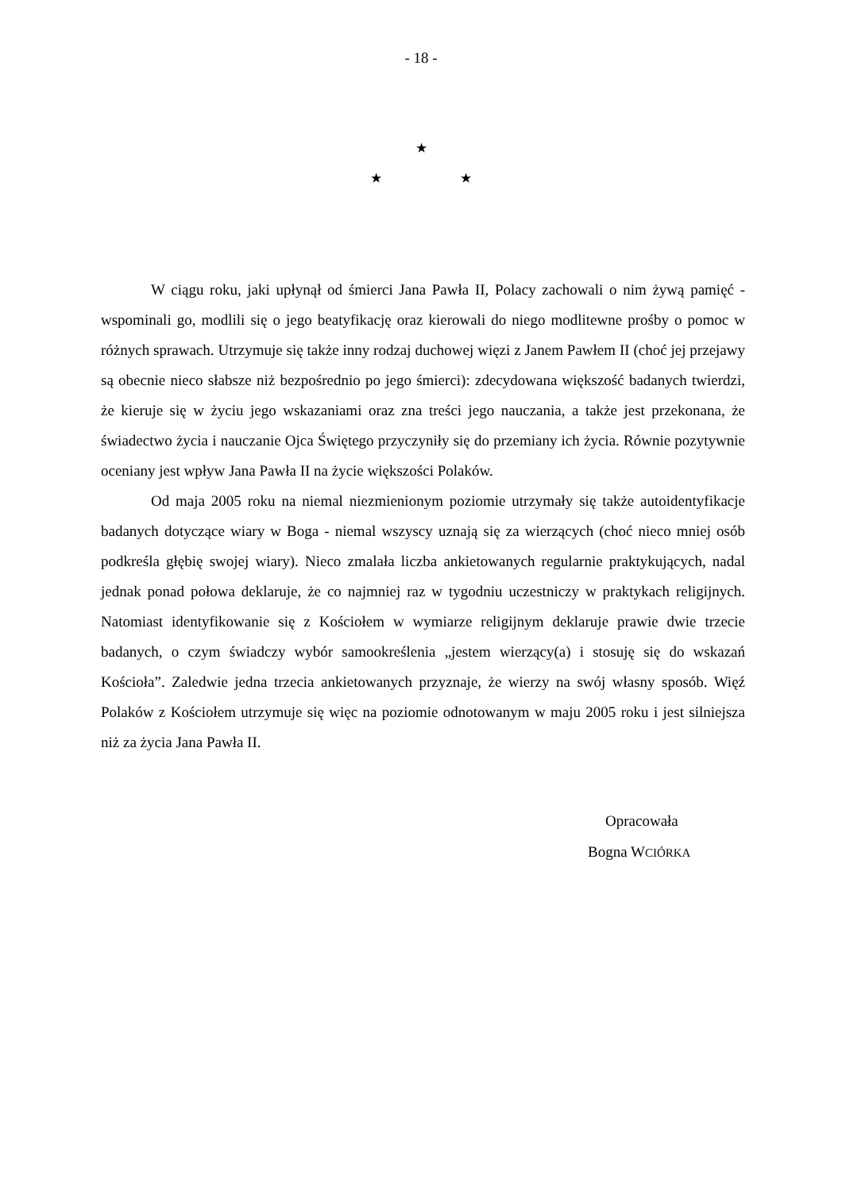- 18 -
★
★ ★
W ciągu roku, jaki upłynął od śmierci Jana Pawła II, Polacy zachowali o nim żywą pamięć - wspominali go, modlili się o jego beatyfikację oraz kierowali do niego modlitewne prośby o pomoc w różnych sprawach. Utrzymuje się także inny rodzaj duchowej więzi z Janem Pawłem II (choć jej przejawy są obecnie nieco słabsze niż bezpośrednio po jego śmierci): zdecydowana większość badanych twierdzi, że kieruje się w życiu jego wskazaniami oraz zna treści jego nauczania, a także jest przekonana, że świadectwo życia i nauczanie Ojca Świętego przyczyniły się do przemiany ich życia. Równie pozytywnie oceniany jest wpływ Jana Pawła II na życie większości Polaków.
Od maja 2005 roku na niemal niezmienionym poziomie utrzymały się także autoidentyfikacje badanych dotyczące wiary w Boga - niemal wszyscy uznają się za wierzących (choć nieco mniej osób podkreśla głębię swojej wiary). Nieco zmalała liczba ankietowanych regularnie praktykujących, nadal jednak ponad połowa deklaruje, że co najmniej raz w tygodniu uczestniczy w praktykach religijnych. Natomiast identyfikowanie się z Kościołem w wymiarze religijnym deklaruje prawie dwie trzecie badanych, o czym świadczy wybór samookreślenia „jestem wierzący(a) i stosuję się do wskazań Kościoła”. Zaledwie jedna trzecia ankietowanych przyznaje, że wierzy na swój własny sposób. Więź Polaków z Kościołem utrzymuje się więc na poziomie odnotowanym w maju 2005 roku i jest silniejsza niż za życia Jana Pawła II.
Opracowała
Bogna WCIÓRKA